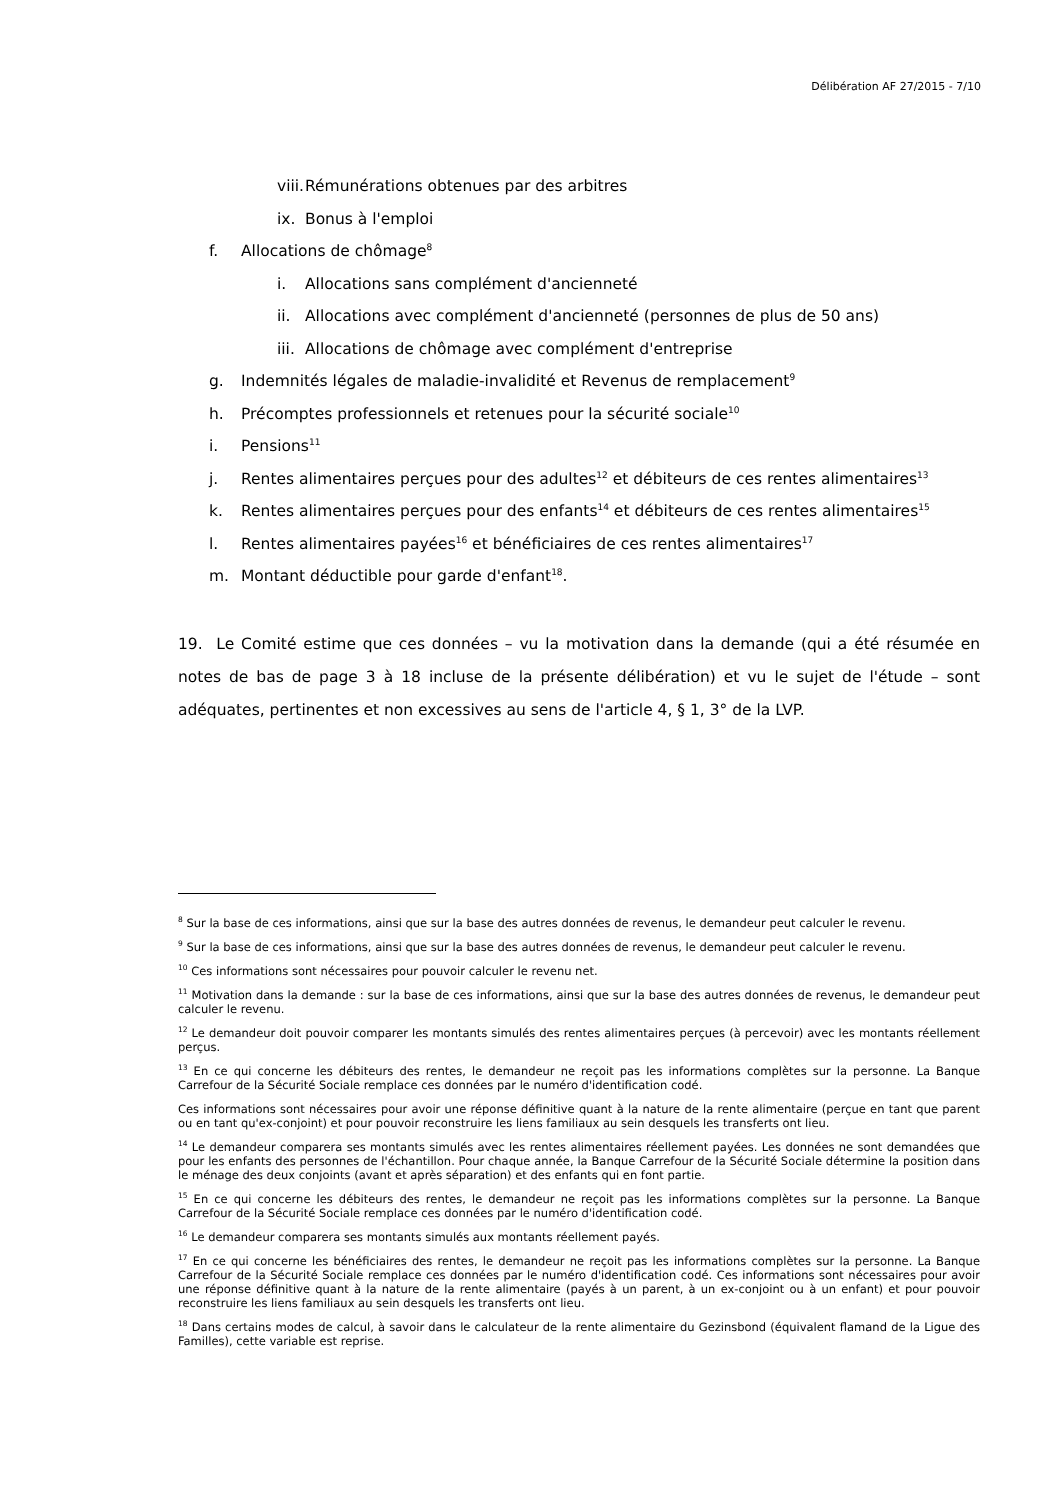Délibération AF 27/2015 - 7/10
viii. Rémunérations obtenues par des arbitres
ix. Bonus à l'emploi
f. Allocations de chômage<sup>8</sup>
i. Allocations sans complément d'ancienneté
ii. Allocations avec complément d'ancienneté (personnes de plus de 50 ans)
iii. Allocations de chômage avec complément d'entreprise
g. Indemnités légales de maladie-invalidité et Revenus de remplacement<sup>9</sup>
h. Précomptes professionnels et retenues pour la sécurité sociale<sup>10</sup>
i. Pensions<sup>11</sup>
j. Rentes alimentaires perçues pour des adultes<sup>12</sup> et débiteurs de ces rentes alimentaires<sup>13</sup>
k. Rentes alimentaires perçues pour des enfants<sup>14</sup> et débiteurs de ces rentes alimentaires<sup>15</sup>
l. Rentes alimentaires payées<sup>16</sup> et bénéficiaires de ces rentes alimentaires<sup>17</sup>
m. Montant déductible pour garde d'enfant<sup>18</sup>.
19. Le Comité estime que ces données – vu la motivation dans la demande (qui a été résumée en notes de bas de page 3 à 18 incluse de la présente délibération) et vu le sujet de l'étude – sont adéquates, pertinentes et non excessives au sens de l'article 4, § 1, 3° de la LVP.
<sup>8</sup> Sur la base de ces informations, ainsi que sur la base des autres données de revenus, le demandeur peut calculer le revenu.
<sup>9</sup> Sur la base de ces informations, ainsi que sur la base des autres données de revenus, le demandeur peut calculer le revenu.
<sup>10</sup> Ces informations sont nécessaires pour pouvoir calculer le revenu net.
<sup>11</sup> Motivation dans la demande : sur la base de ces informations, ainsi que sur la base des autres données de revenus, le demandeur peut calculer le revenu.
<sup>12</sup> Le demandeur doit pouvoir comparer les montants simulés des rentes alimentaires perçues (à percevoir) avec les montants réellement perçus.
<sup>13</sup> En ce qui concerne les débiteurs des rentes, le demandeur ne reçoit pas les informations complètes sur la personne. La Banque Carrefour de la Sécurité Sociale remplace ces données par le numéro d'identification codé.
Ces informations sont nécessaires pour avoir une réponse définitive quant à la nature de la rente alimentaire (perçue en tant que parent ou en tant qu'ex-conjoint) et pour pouvoir reconstruire les liens familiaux au sein desquels les transferts ont lieu.
<sup>14</sup> Le demandeur comparera ses montants simulés avec les rentes alimentaires réellement payées. Les données ne sont demandées que pour les enfants des personnes de l'échantillon. Pour chaque année, la Banque Carrefour de la Sécurité Sociale détermine la position dans le ménage des deux conjoints (avant et après séparation) et des enfants qui en font partie.
<sup>15</sup> En ce qui concerne les débiteurs des rentes, le demandeur ne reçoit pas les informations complètes sur la personne. La Banque Carrefour de la Sécurité Sociale remplace ces données par le numéro d'identification codé.
<sup>16</sup> Le demandeur comparera ses montants simulés aux montants réellement payés.
<sup>17</sup> En ce qui concerne les bénéficiaires des rentes, le demandeur ne reçoit pas les informations complètes sur la personne. La Banque Carrefour de la Sécurité Sociale remplace ces données par le numéro d'identification codé. Ces informations sont nécessaires pour avoir une réponse définitive quant à la nature de la rente alimentaire (payés à un parent, à un ex-conjoint ou à un enfant) et pour pouvoir reconstruire les liens familiaux au sein desquels les transferts ont lieu.
<sup>18</sup> Dans certains modes de calcul, à savoir dans le calculateur de la rente alimentaire du Gezinsbond (équivalent flamand de la Ligue des Familles), cette variable est reprise.